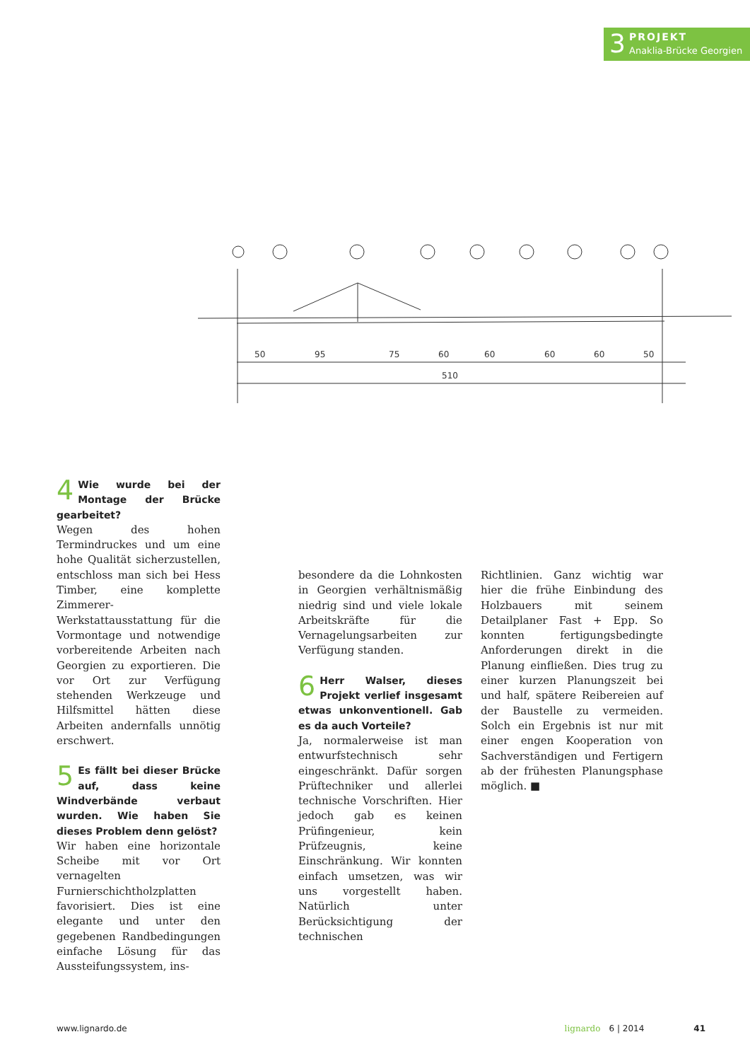3 PROJEKT
Anaklia-Brücke Georgien
50
95
75
60
60
60
60
50
510
4 Wie wurde bei der Montage der Brücke gearbeitet?
Wegen des hohen Termindruckes und um eine hohe Qualität sicherzustellen, entschloss man sich bei Hess Timber, eine komplette Zimmerer-Werkstattausstattung für die Vormontage und notwendige vorbereitende Arbeiten nach Georgien zu exportieren. Die vor Ort zur Verfügung stehenden Werkzeuge und Hilfsmittel hätten diese Arbeiten andernfalls unnötig erschwert.
5 Es fällt bei dieser Brücke auf, dass keine Windverbände verbaut wurden. Wie haben Sie dieses Problem denn gelöst?
Wir haben eine horizontale Scheibe mit vor Ort vernagelten Furnierschichtholzplatten favorisiert. Dies ist eine elegante und unter den gegebenen Randbedingungen einfache Lösung für das Aussteifungssystem, ins-
besondere da die Lohnkosten in Georgien verhältnismäßig niedrig sind und viele lokale Arbeitskräfte für die Vernagelungsarbeiten zur Verfügung standen.
6 Herr Walser, dieses Projekt verlief insgesamt etwas unkonventionell. Gab es da auch Vorteile?
Ja, normalerweise ist man entwurfstechnisch sehr eingeschränkt. Dafür sorgen Prüftechniker und allerlei technische Vorschriften. Hier jedoch gab es keinen Prüfingenieur, kein Prüfzeugnis, keine Einschränkung. Wir konnten einfach umsetzen, was wir uns vorgestellt haben. Natürlich unter Berücksichtigung der technischen
Richtlinien. Ganz wichtig war hier die frühe Einbindung des Holzbauers mit seinem Detailplaner Fast + Epp. So konnten fertigungsbedingte Anforderungen direkt in die Planung einfließen. Dies trug zu einer kurzen Planungszeit bei und half, spätere Reibereien auf der Baustelle zu vermeiden. Solch ein Ergebnis ist nur mit einer engen Kooperation von Sachverständigen und Fertigern ab der frühesten Planungsphase möglich. ■
www.lignardo.de lignardo 6 | 2014 41